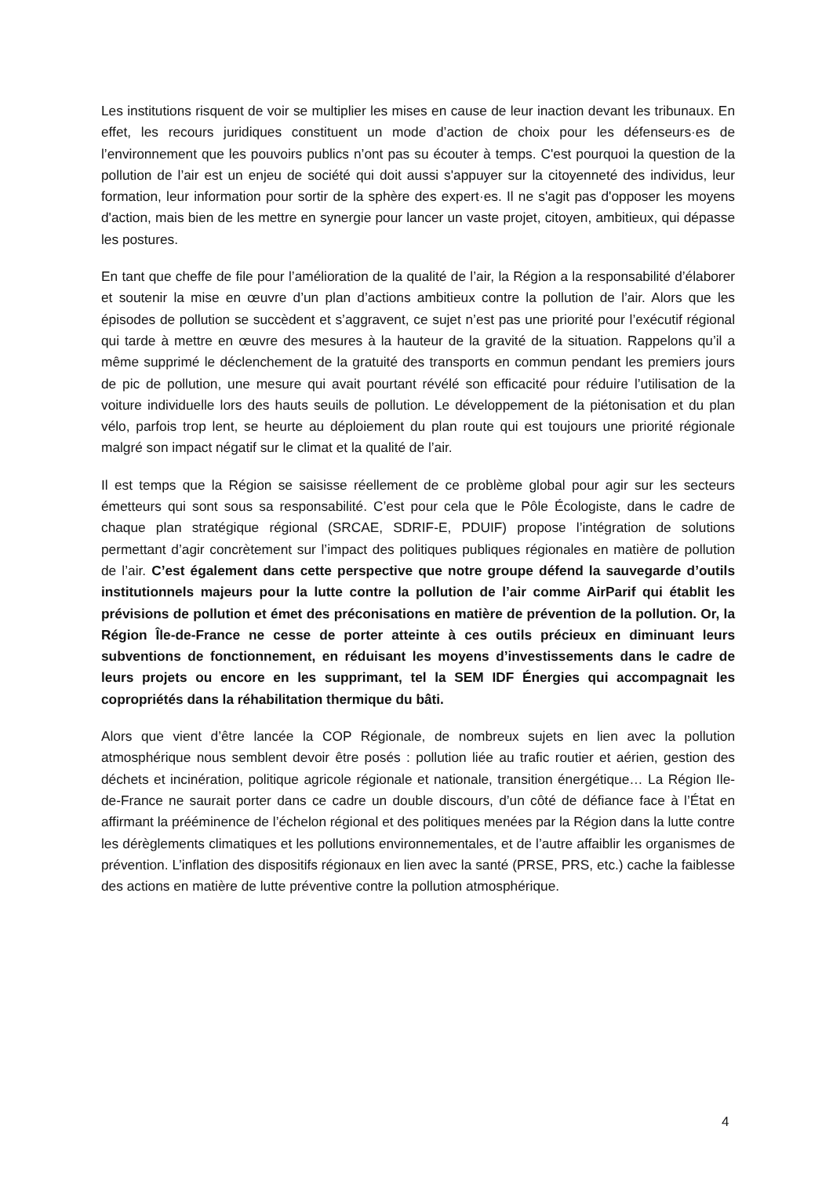Les institutions risquent de voir se multiplier les mises en cause de leur inaction devant les tribunaux. En effet, les recours juridiques constituent un mode d’action de choix pour les défenseurs·es de l’environnement que les pouvoirs publics n’ont pas su écouter à temps. C'est pourquoi la question de la pollution de l’air est un enjeu de société qui doit aussi s'appuyer sur la citoyenneté des individus, leur formation, leur information pour sortir de la sphère des expert·es. Il ne s'agit pas d'opposer les moyens d'action, mais bien de les mettre en synergie pour lancer un vaste projet, citoyen, ambitieux, qui dépasse les postures.
En tant que cheffe de file pour l’amélioration de la qualité de l’air, la Région a la responsabilité d’élaborer et soutenir la mise en œuvre d’un plan d’actions ambitieux contre la pollution de l’air. Alors que les épisodes de pollution se succèdent et s’aggravent, ce sujet n’est pas une priorité pour l’exécutif régional qui tarde à mettre en œuvre des mesures à la hauteur de la gravité de la situation. Rappelons qu’il a même supprimé le déclenchement de la gratuité des transports en commun pendant les premiers jours de pic de pollution, une mesure qui avait pourtant révélé son efficacité pour réduire l’utilisation de la voiture individuelle lors des hauts seuils de pollution. Le développement de la piétonisation et du plan vélo, parfois trop lent, se heurte au déploiement du plan route qui est toujours une priorité régionale malgré son impact négatif sur le climat et la qualité de l’air.
Il est temps que la Région se saisisse réellement de ce problème global pour agir sur les secteurs émetteurs qui sont sous sa responsabilité. C’est pour cela que le Pôle Écologiste, dans le cadre de chaque plan stratégique régional (SRCAE, SDRIF-E, PDUIF) propose l’intégration de solutions permettant d’agir concrètement sur l’impact des politiques publiques régionales en matière de pollution de l’air. C’est également dans cette perspective que notre groupe défend la sauvegarde d’outils institutionnels majeurs pour la lutte contre la pollution de l’air comme AirParif qui établit les prévisions de pollution et émet des préconisations en matière de prévention de la pollution. Or, la Région Île-de-France ne cesse de porter atteinte à ces outils précieux en diminuant leurs subventions de fonctionnement, en réduisant les moyens d’investissements dans le cadre de leurs projets ou encore en les supprimant, tel la SEM IDF Énergies qui accompagnait les copropriétés dans la réhabilitation thermique du bâti.
Alors que vient d’être lancée la COP Régionale, de nombreux sujets en lien avec la pollution atmosphérique nous semblent devoir être posés : pollution liée au trafic routier et aérien, gestion des déchets et incinération, politique agricole régionale et nationale, transition énergétique… La Région Ile-de-France ne saurait porter dans ce cadre un double discours, d’un côté de défiance face à l’État en affirmant la prééminence de l’échelon régional et des politiques menées par la Région dans la lutte contre les dérèglements climatiques et les pollutions environnementales, et de l’autre affaiblir les organismes de prévention. L’inflation des dispositifs régionaux en lien avec la santé (PRSE, PRS, etc.) cache la faiblesse des actions en matière de lutte préventive contre la pollution atmosphérique.
4